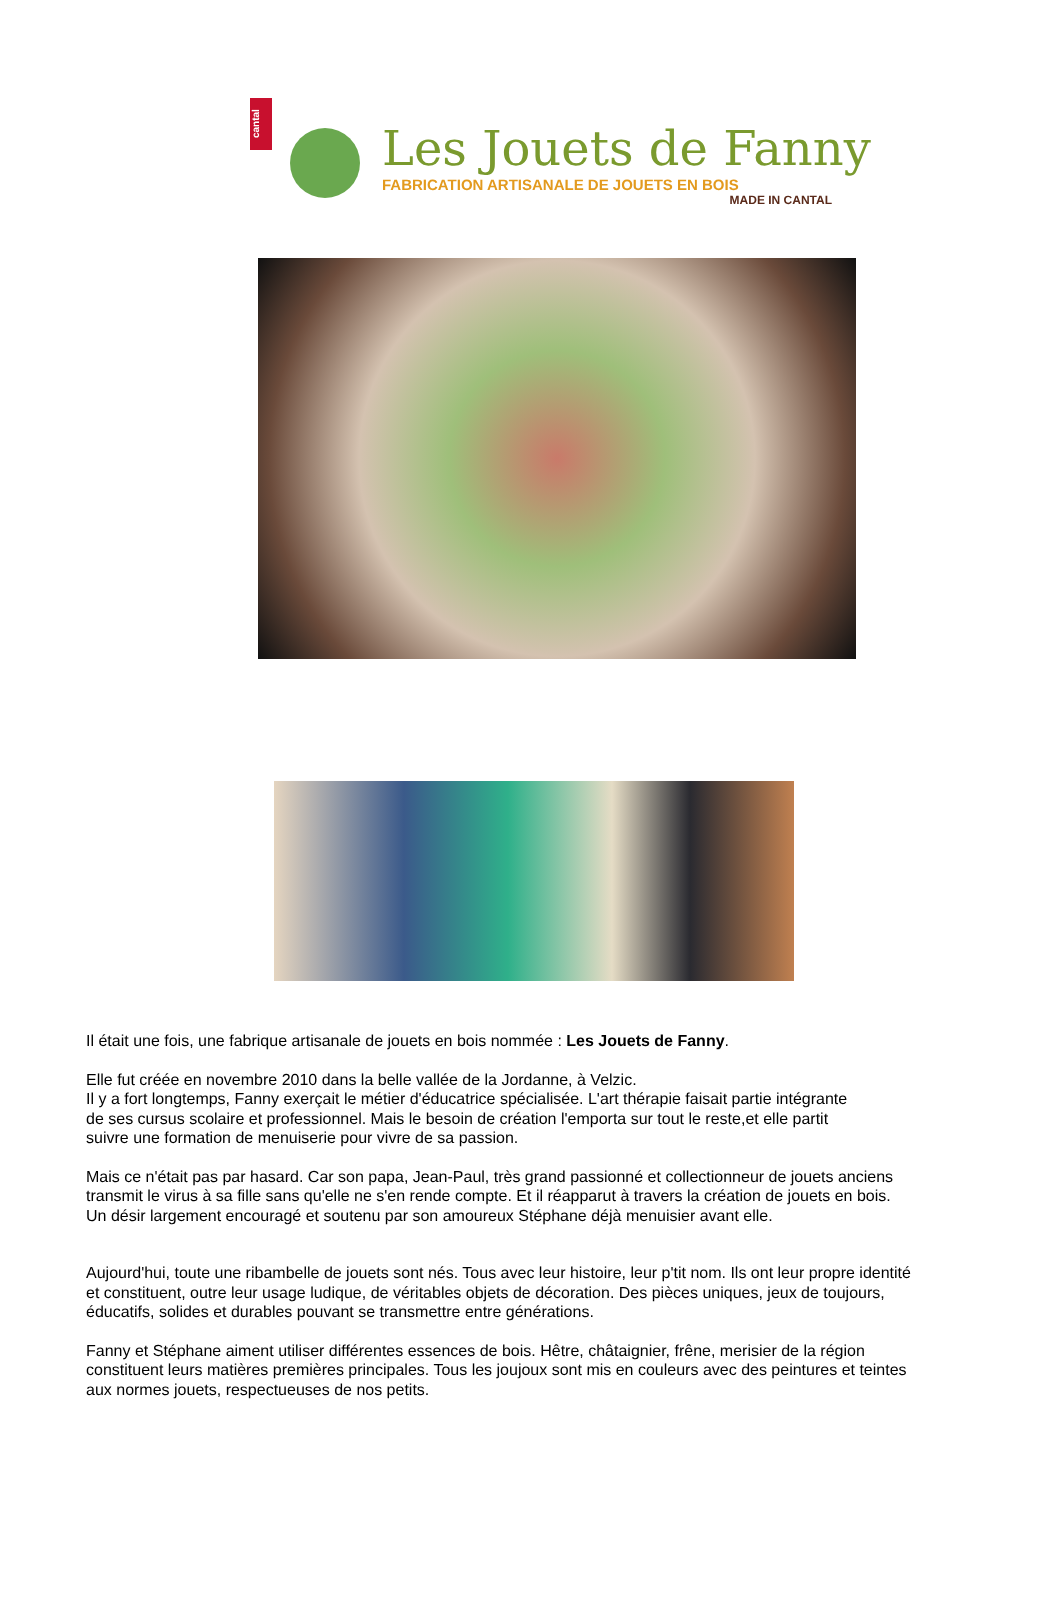cantal
Les Jouets de Fanny
FABRICATION ARTISANALE DE JOUETS EN BOIS
MADE IN CANTAL
Il était une fois, une fabrique artisanale de jouets en bois nommée : Les Jouets de Fanny.
Elle fut créée en novembre 2010 dans la belle vallée de la Jordanne, à Velzic.
Il y a fort longtemps, Fanny exerçait le métier d'éducatrice spécialisée. L'art thérapie faisait partie intégrante
de ses cursus scolaire et professionnel. Mais le besoin de création l'emporta sur tout le reste,et elle partit
suivre une formation de menuiserie pour vivre de sa passion.
Mais ce n'était pas par hasard. Car son papa, Jean-Paul, très grand passionné et collectionneur de jouets anciens
transmit le virus à sa fille sans qu'elle ne s'en rende compte. Et il réapparut à travers la création de jouets en bois.
Un désir largement encouragé et soutenu par son amoureux Stéphane déjà menuisier avant elle.
Aujourd'hui, toute une ribambelle de jouets sont nés. Tous avec leur histoire, leur p'tit nom. Ils ont leur propre identité
et constituent, outre leur usage ludique, de véritables objets de décoration. Des pièces uniques, jeux de toujours,
éducatifs, solides et durables pouvant se transmettre entre générations.
Fanny et Stéphane aiment utiliser différentes essences de bois. Hêtre, châtaignier, frêne, merisier de la région
constituent leurs matières premières principales. Tous les joujoux sont mis en couleurs avec des peintures et teintes
aux normes jouets, respectueuses de nos petits.